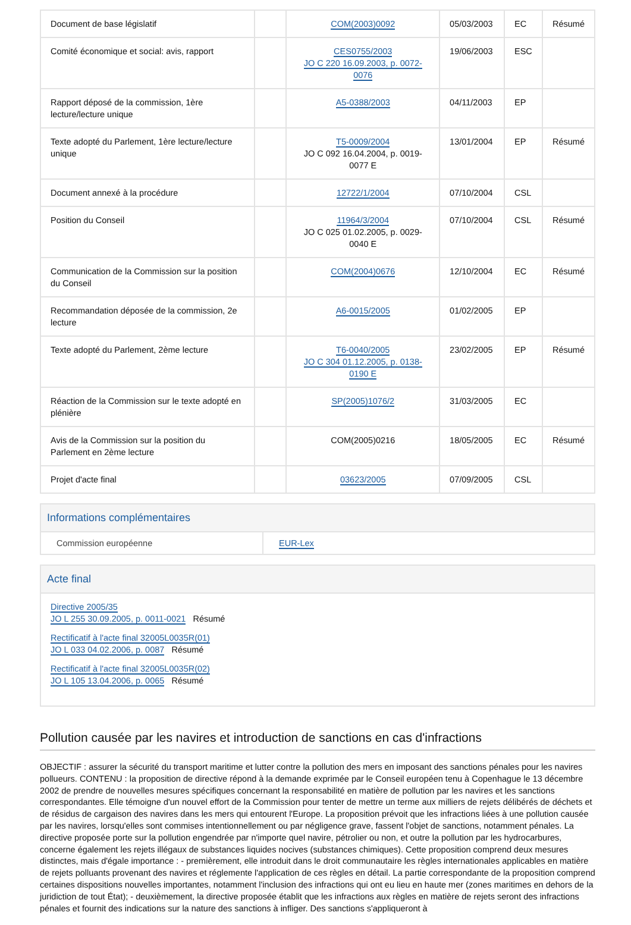| Document de base législatif | | COM(2003)0092 | 05/03/2003 | EC | Résumé |
| Comité économique et social: avis, rapport | | CES0755/2003 JO C 220 16.09.2003, p. 0072-0076 | 19/06/2003 | ESC | |
| Rapport déposé de la commission, 1ère lecture/lecture unique | | A5-0388/2003 | 04/11/2003 | EP | |
| Texte adopté du Parlement, 1ère lecture/lecture unique | | T5-0009/2004 JO C 092 16.04.2004, p. 0019-0077 E | 13/01/2004 | EP | Résumé |
| Document annexé à la procédure | | 12722/1/2004 | 07/10/2004 | CSL | |
| Position du Conseil | | 11964/3/2004 JO C 025 01.02.2005, p. 0029-0040 E | 07/10/2004 | CSL | Résumé |
| Communication de la Commission sur la position du Conseil | | COM(2004)0676 | 12/10/2004 | EC | Résumé |
| Recommandation déposée de la commission, 2e lecture | | A6-0015/2005 | 01/02/2005 | EP | |
| Texte adopté du Parlement, 2ème lecture | | T6-0040/2005 JO C 304 01.12.2005, p. 0138-0190 E | 23/02/2005 | EP | Résumé |
| Réaction de la Commission sur le texte adopté en plénière | | SP(2005)1076/2 | 31/03/2005 | EC | |
| Avis de la Commission sur la position du Parlement en 2ème lecture | | COM(2005)0216 | 18/05/2005 | EC | Résumé |
| Projet d'acte final | | 03623/2005 | 07/09/2005 | CSL | |
Informations complémentaires
Commission européenne EUR-Lex
Acte final
Directive 2005/35
JO L 255 30.09.2005, p. 0011-0021 Résumé
Rectificatif à l'acte final 32005L0035R(01)
JO L 033 04.02.2006, p. 0087 Résumé
Rectificatif à l'acte final 32005L0035R(02)
JO L 105 13.04.2006, p. 0065 Résumé
Pollution causée par les navires et introduction de sanctions en cas d'infractions
OBJECTIF : assurer la sécurité du transport maritime et lutter contre la pollution des mers en imposant des sanctions pénales pour les navires pollueurs. CONTENU : la proposition de directive répond à la demande exprimée par le Conseil européen tenu à Copenhague le 13 décembre 2002 de prendre de nouvelles mesures spécifiques concernant la responsabilité en matière de pollution par les navires et les sanctions correspondantes. Elle témoigne d'un nouvel effort de la Commission pour tenter de mettre un terme aux milliers de rejets délibérés de déchets et de résidus de cargaison des navires dans les mers qui entourent l'Europe. La proposition prévoit que les infractions liées à une pollution causée par les navires, lorsqu'elles sont commises intentionnellement ou par négligence grave, fassent l'objet de sanctions, notamment pénales. La directive proposée porte sur la pollution engendrée par n'importe quel navire, pétrolier ou non, et outre la pollution par les hydrocarbures, concerne également les rejets illégaux de substances liquides nocives (substances chimiques). Cette proposition comprend deux mesures distinctes, mais d'égale importance : - premièrement, elle introduit dans le droit communautaire les règles internationales applicables en matière de rejets polluants provenant des navires et réglemente l'application de ces règles en détail. La partie correspondante de la proposition comprend certaines dispositions nouvelles importantes, notamment l'inclusion des infractions qui ont eu lieu en haute mer (zones maritimes en dehors de la juridiction de tout État); - deuxièmement, la directive proposée établit que les infractions aux règles en matière de rejets seront des infractions pénales et fournit des indications sur la nature des sanctions à infliger. Des sanctions s'appliqueront à